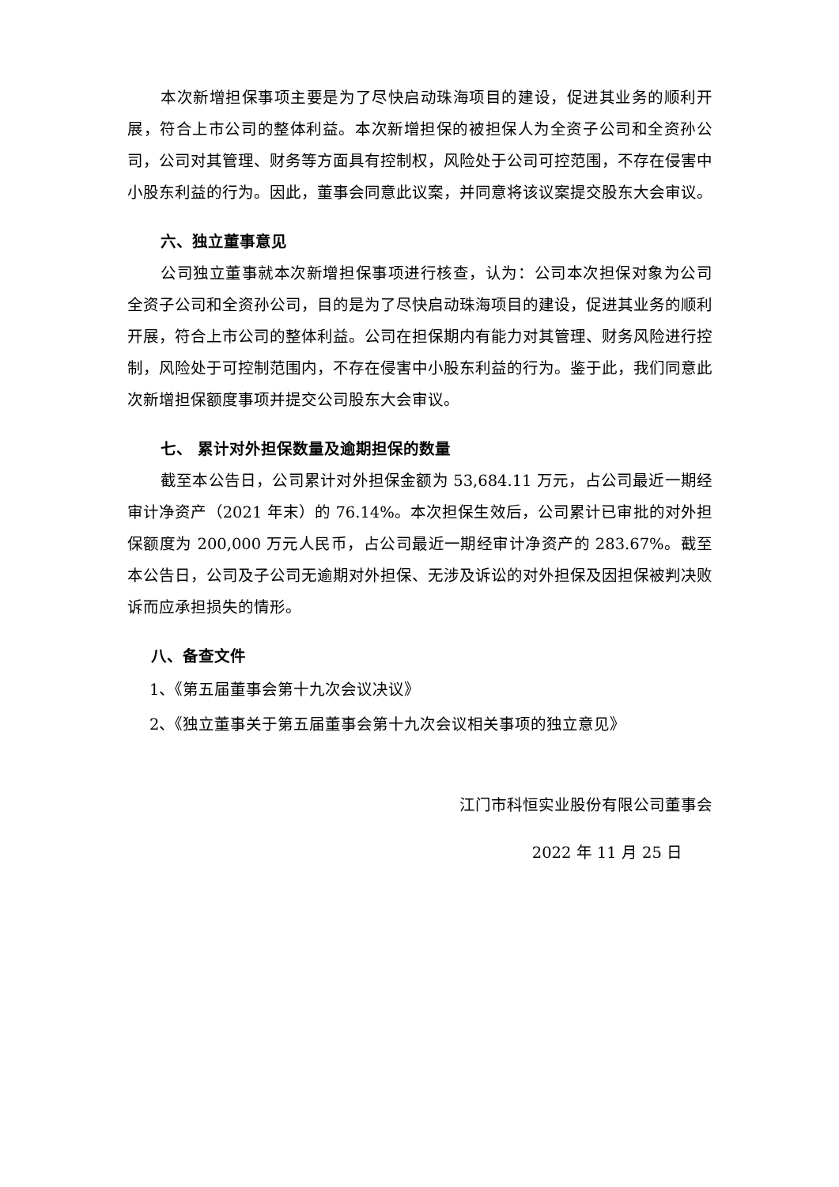本次新增担保事项主要是为了尽快启动珠海项目的建设，促进其业务的顺利开展，符合上市公司的整体利益。本次新增担保的被担保人为全资子公司和全资孙公司，公司对其管理、财务等方面具有控制权，风险处于公司可控范围，不存在侵害中小股东利益的行为。因此，董事会同意此议案，并同意将该议案提交股东大会审议。
六、独立董事意见
公司独立董事就本次新增担保事项进行核查，认为：公司本次担保对象为公司全资子公司和全资孙公司，目的是为了尽快启动珠海项目的建设，促进其业务的顺利开展，符合上市公司的整体利益。公司在担保期内有能力对其管理、财务风险进行控制，风险处于可控制范围内，不存在侵害中小股东利益的行为。鉴于此，我们同意此次新增担保额度事项并提交公司股东大会审议。
七、 累计对外担保数量及逾期担保的数量
截至本公告日，公司累计对外担保金额为 53,684.11 万元，占公司最近一期经审计净资产（2021 年末）的 76.14%。本次担保生效后，公司累计已审批的对外担保额度为 200,000 万元人民币，占公司最近一期经审计净资产的 283.67%。截至本公告日，公司及子公司无逾期对外担保、无涉及诉讼的对外担保及因担保被判决败诉而应承担损失的情形。
八、备查文件
1、《第五届董事会第十九次会议决议》
2、《独立董事关于第五届董事会第十九次会议相关事项的独立意见》
江门市科恒实业股份有限公司董事会
2022 年 11 月 25 日